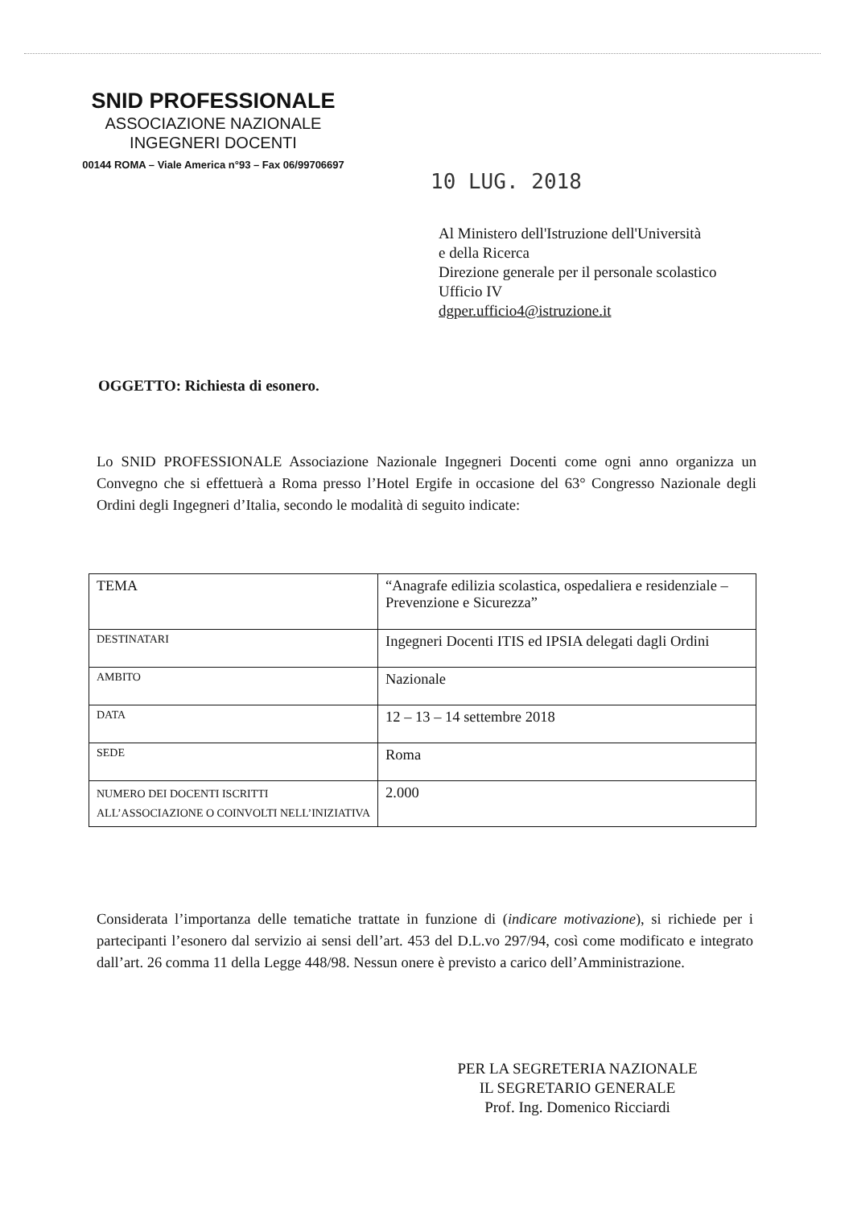SNID PROFESSIONALE
ASSOCIAZIONE NAZIONALE
INGEGNERI DOCENTI
00144 ROMA – Viale America n°93 – Fax 06/99706697
10 LUG. 2018
Al Ministero dell'Istruzione dell'Università
e della Ricerca
Direzione generale per il personale scolastico
Ufficio IV
dgper.ufficio4@istruzione.it
OGGETTO: Richiesta di esonero.
Lo SNID PROFESSIONALE Associazione Nazionale Ingegneri Docenti come ogni anno organizza un Convegno che si effettuerà a Roma presso l’Hotel Ergife in occasione del 63° Congresso Nazionale degli Ordini degli Ingegneri d’Italia, secondo le modalità di seguito indicate:
| TEMA | “Anagrafe edilizia scolastica, ospedaliera e residenziale – Prevenzione e Sicurezza” |
| DESTINATARI | Ingegneri Docenti ITIS ed IPSIA delegati dagli Ordini |
| AMBITO | Nazionale |
| DATA | 12 – 13 – 14 settembre 2018 |
| SEDE | Roma |
| NUMERO DEI DOCENTI ISCRITTI ALL’ASSOCIAZIONE O COINVOLTI NELL’INIZIATIVA | 2.000 |
Considerata l’importanza delle tematiche trattate in funzione di (indicare motivazione), si richiede per i partecipanti l’esonero dal servizio ai sensi dell’art. 453 del D.L.vo 297/94, così come modificato e integrato dall’art. 26 comma 11 della Legge 448/98. Nessun onere è previsto a carico dell’Amministrazione.
PER LA SEGRETERIA NAZIONALE
IL SEGRETARIO GENERALE
Prof. Ing. Domenico Ricciardi